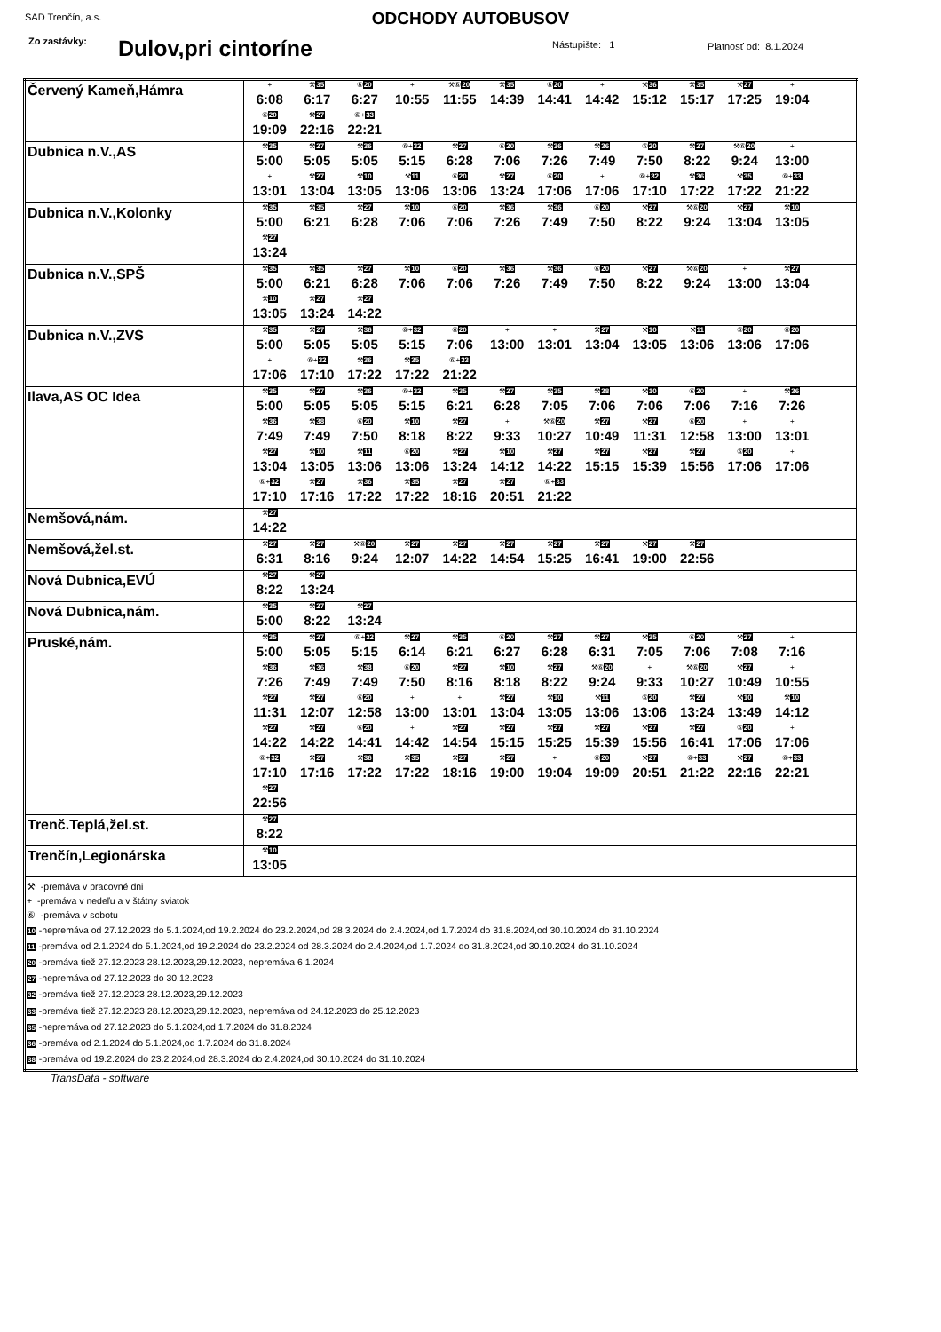SAD Trenčín, a.s.
ODCHODY AUTOBUSOV
Zo zastávky: Dulov,pri cintoríne Nástupište: 1 Platnosť od: 8.1.2024
| Červený Kameň,Hámra | + 6:08 ⚒ 35 6:17 ⑥ 20 6:27 + 10:55 ⚒⑥ 20 11:55 ⚒ 35 14:39 ⑥ 20 14:41 + 14:42 ⚒ 36 15:12 ⚒ 35 15:17 ⚒ 27 17:25 + 19:04 ⑥ 20 19:09 ⚒ 27 22:16 ⑥+ 33 22:21 |
| Dubnica n.V.,AS | ⚒ 35 5:00 ⚒ 27 5:05 ⚒ 36 5:05 ⑥+ 32 5:15 ⚒ 27 6:28 ⑥ 20 7:06 ⚒ 36 7:26 ⚒ 36 7:49 ⑥ 20 7:50 ⚒ 27 8:22 ⚒⑥ 20 9:24 + 13:00 + 13:01 ⚒ 27 13:04 ⚒ 10 13:05 ⚒ 11 13:06 ⑥ 20 13:06 ⚒ 27 13:24 ⑥ 20 17:06 + 17:06 ⑥+ 32 17:10 ⚒ 36 17:22 ⚒ 35 17:22 ⑥+ 33 21:22 |
| Dubnica n.V.,Kolonky | ⚒ 35 5:00 ⚒ 35 6:21 ⚒ 27 6:28 ⚒ 10 7:06 ⑥ 20 7:06 ⚒ 36 7:26 ⚒ 36 7:49 ⑥ 20 7:50 ⚒ 27 8:22 ⚒⑥ 20 9:24 ⚒ 27 13:04 ⚒ 10 13:05 ⚒ 27 13:24 |
| Dubnica n.V.,SPŠ | ⚒ 35 5:00 ⚒ 35 6:21 ⚒ 27 6:28 ⚒ 10 7:06 ⑥ 20 7:06 ⚒ 36 7:26 ⚒ 36 7:49 ⑥ 20 7:50 ⚒ 27 8:22 ⚒⑥ 20 9:24 + 13:00 ⚒ 27 13:04 ⚒ 10 13:05 ⚒ 27 13:24 ⚒ 27 14:22 |
| Dubnica n.V.,ZVS | ⚒ 35 5:00 ⚒ 27 5:05 ⚒ 36 5:05 ⑥+ 32 5:15 ⑥ 20 7:06 + 13:00 + 13:01 ⚒ 27 13:04 ⚒ 10 13:05 ⚒ 11 13:06 ⑥ 20 13:06 ⑥ 20 17:06 + 17:06 ⑥+ 32 17:10 ⚒ 36 17:22 ⚒ 35 17:22 ⑥+ 33 21:22 |
| Ilava,AS OC Idea | ⚒ 35 5:00 ⚒ 27 5:05 ⚒ 36 5:05 ⑥+ 32 5:15 ⚒ 35 6:21 ⚒ 27 6:28 ⚒ 35 7:05 ⚒ 38 7:06 ⚒ 10 7:06 ⑥ 20 7:06 + 7:16 ⚒ 36 7:26 ⚒ 36 7:49 ⚒ 38 7:49 ⑥ 20 7:50 ⚒ 10 8:18 ⚒ 27 8:22 + 9:33 ⚒⑥ 20 10:27 ⚒ 27 10:49 ⚒ 27 11:31 ⑥ 20 12:58 + 13:00 + 13:01 ⚒ 27 13:04 ⚒ 10 13:05 ⚒ 11 13:06 ⑥ 20 13:06 ⚒ 27 13:24 ⚒ 10 14:12 ⚒ 27 14:22 ⚒ 27 15:15 ⚒ 27 15:39 ⚒ 27 15:56 ⑥ 20 17:06 + 17:06 ⑥+ 32 17:10 ⚒ 27 17:16 ⚒ 36 17:22 ⚒ 35 17:22 ⚒ 27 18:16 ⚒ 27 20:51 ⑥+ 33 21:22 |
| Nemšová,nám. | ⚒ 27 14:22 |
| Nemšová,žel.st. | ⚒ 27 6:31 ⚒ 27 8:16 ⚒⑥ 20 9:24 ⚒ 27 12:07 ⚒ 27 14:22 ⚒ 27 14:54 ⚒ 27 15:25 ⚒ 27 16:41 ⚒ 27 19:00 ⚒ 27 22:56 |
| Nová Dubnica,EVÚ | ⚒ 27 8:22 ⚒ 27 13:24 |
| Nová Dubnica,nám. | ⚒ 35 5:00 ⚒ 27 8:22 ⚒ 27 13:24 |
| Pruské,nám. | ⚒ 35 5:00 ⚒ 27 5:05 ⑥+ 32 5:15 ⚒ 27 6:14 ⚒ 35 6:21 ⑥ 20 6:27 ⚒ 27 6:28 ⚒ 27 6:31 ⚒ 35 7:05 ⑥ 20 7:06 ⚒ 27 7:08 + 7:16 ⚒ 36 7:26 ⚒ 36 7:49 ⚒ 38 7:49 ⑥ 20 7:50 ⚒ 27 8:16 ⚒ 10 8:18 ⚒ 27 8:22 ⚒⑥ 20 9:24 + 9:33 ⚒⑥ 20 10:27 ⚒ 27 10:49 + 10:55 ⚒ 27 11:31 ⚒ 27 12:07 ⑥ 20 12:58 + 13:00 + 13:01 ⚒ 27 13:04 ⚒ 10 13:05 ⚒ 11 13:06 ⑥ 20 13:06 ⚒ 27 13:24 ⚒ 10 13:49 ⚒ 10 14:12 ⚒ 27 14:22 ⚒ 27 14:22 ⑥ 20 14:41 + 14:42 ⚒ 27 14:54 ⚒ 27 15:15 ⚒ 27 15:25 ⚒ 27 15:39 ⚒ 27 15:56 ⚒ 27 16:41 ⑥ 20 17:06 + 17:06 ⑥+ 32 17:10 ⚒ 27 17:16 ⚒ 36 17:22 ⚒ 35 17:22 ⚒ 27 18:16 ⚒ 27 19:00 + 19:04 ⑥ 20 19:09 ⚒ 27 20:51 ⑥+ 33 21:22 ⚒ 27 22:16 ⑥+ 33 22:21 ⚒ 27 22:56 |
| Trenč.Teplá,žel.st. | ⚒ 27 8:22 |
| Trenčín,Legionárska | ⚒ 10 13:05 |
| ⚒ -premáva v pracovné dni + -premáva v nedeľu a v štátny sviatok ⑥ -premáva v sobotu 10 -nepremáva od 27.12.2023 do 5.1.2024,od 19.2.2024 do 23.2.2024,od 28.3.2024 do 2.4.2024,od 1.7.2024 do 31.8.2024,od 30.10.2024 do 31.10.2024 11 -premáva od 2.1.2024 do 5.1.2024,od 19.2.2024 do 23.2.2024,od 28.3.2024 do 2.4.2024,od 1.7.2024 do 31.8.2024,od 30.10.2024 do 31.10.2024 20 -premáva tiež 27.12.2023,28.12.2023,29.12.2023, nepremáva 6.1.2024 27 -nepremáva od 27.12.2023 do 30.12.2023 32 -premáva tiež 27.12.2023,28.12.2023,29.12.2023 33 -premáva tiež 27.12.2023,28.12.2023,29.12.2023, nepremáva od 24.12.2023 do 25.12.2023 35 -nepremáva od 27.12.2023 do 5.1.2024,od 1.7.2024 do 31.8.2024 36 -premáva od 2.1.2024 do 5.1.2024,od 1.7.2024 do 31.8.2024 38 -premáva od 19.2.2024 do 23.2.2024,od 28.3.2024 do 2.4.2024,od 30.10.2024 do 31.10.2024 | |
TransData - software